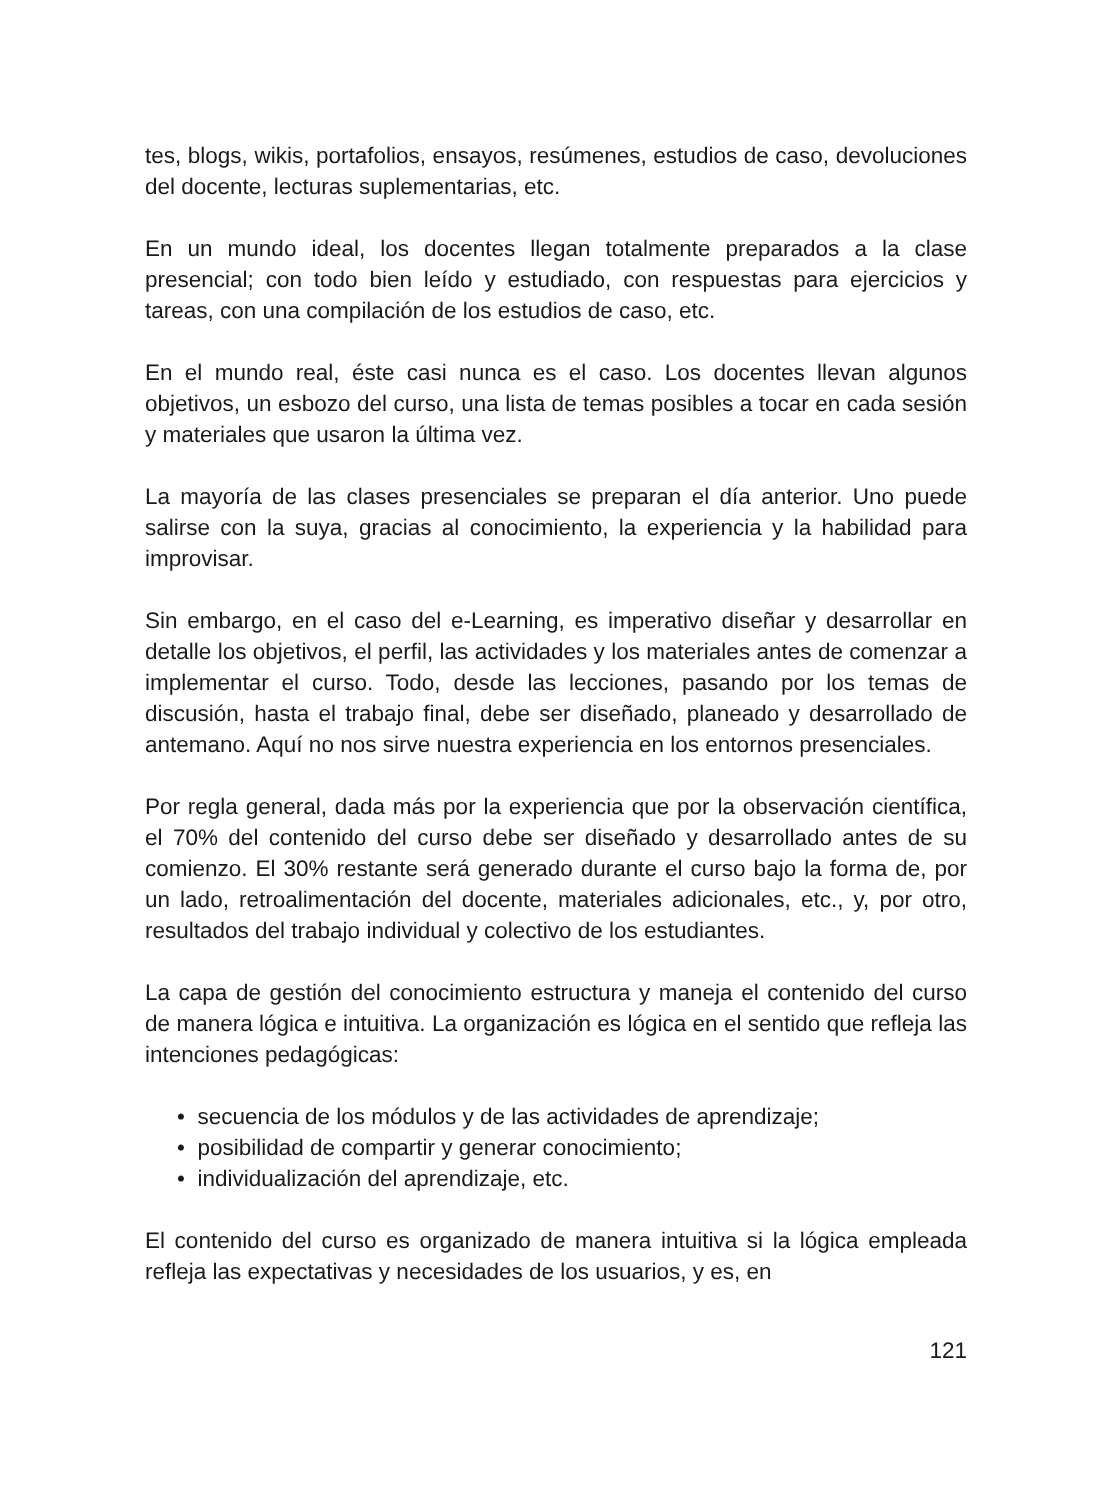tes, blogs, wikis, portafolios, ensayos, resúmenes, estudios de caso, devoluciones del docente, lecturas suplementarias, etc.
En un mundo ideal, los docentes llegan totalmente preparados a la clase presencial; con todo bien leído y estudiado, con respuestas para ejercicios y tareas, con una compilación de los estudios de caso, etc.
En el mundo real, éste casi nunca es el caso. Los docentes llevan algunos objetivos, un esbozo del curso, una lista de temas posibles a tocar en cada sesión y materiales que usaron la última vez.
La mayoría de las clases presenciales se preparan el día anterior. Uno puede salirse con la suya, gracias al conocimiento, la experiencia y la habilidad para improvisar.
Sin embargo, en el caso del e-Learning, es imperativo diseñar y desarrollar en detalle los objetivos, el perfil, las actividades y los materiales antes de comenzar a implementar el curso. Todo, desde las lecciones, pasando por los temas de discusión, hasta el trabajo final, debe ser diseñado, planeado y desarrollado de antemano. Aquí no nos sirve nuestra experiencia en los entornos presenciales.
Por regla general, dada más por la experiencia que por la observación científica, el 70% del contenido del curso debe ser diseñado y desarrollado antes de su comienzo. El 30% restante será generado durante el curso bajo la forma de, por un lado, retroalimentación del docente, materiales adicionales, etc., y, por otro, resultados del trabajo individual y colectivo de los estudiantes.
La capa de gestión del conocimiento estructura y maneja el contenido del curso de manera lógica e intuitiva. La organización es lógica en el sentido que refleja las intenciones pedagógicas:
• secuencia de los módulos y de las actividades de aprendizaje;
• posibilidad de compartir y generar conocimiento;
• individualización del aprendizaje, etc.
El contenido del curso es organizado de manera intuitiva si la lógica empleada refleja las expectativas y necesidades de los usuarios, y es, en
121